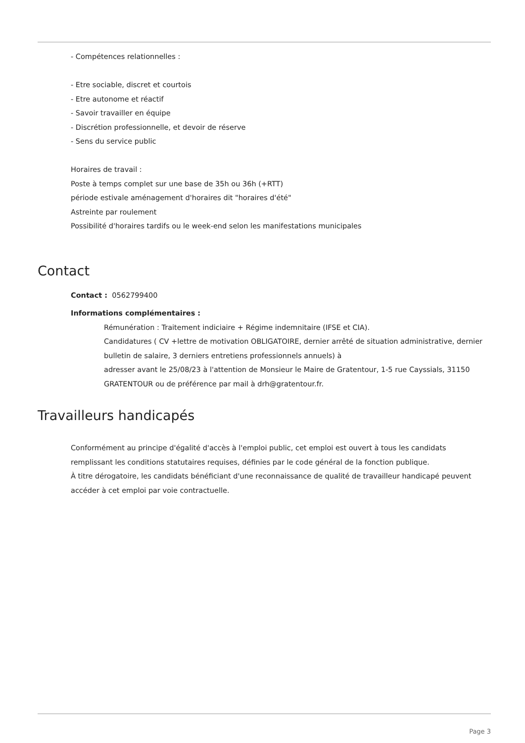- Compétences relationnelles :
- Etre sociable, discret et courtois
- Etre autonome et réactif
- Savoir travailler en équipe
- Discrétion professionnelle, et devoir de réserve
- Sens du service public
Horaires de travail :
Poste à temps complet sur une base de 35h ou 36h (+RTT)
période estivale aménagement d'horaires dit "horaires d'été"
Astreinte par roulement
Possibilité d'horaires tardifs ou le week-end selon les manifestations municipales
Contact
Contact : 0562799400
Informations complémentaires :
Rémunération : Traitement indiciaire + Régime indemnitaire (IFSE et CIA).
Candidatures ( CV +lettre de motivation OBLIGATOIRE, dernier arrêté de situation administrative, dernier bulletin de salaire, 3 derniers entretiens professionnels annuels) à
adresser avant le 25/08/23 à l'attention de Monsieur le Maire de Gratentour, 1-5 rue Cayssials, 31150 GRATENTOUR ou de préférence par mail à drh@gratentour.fr.
Travailleurs handicapés
Conformément au principe d'égalité d'accès à l'emploi public, cet emploi est ouvert à tous les candidats remplissant les conditions statutaires requises, définies par le code général de la fonction publique.
À titre dérogatoire, les candidats bénéficiant d'une reconnaissance de qualité de travailleur handicapé peuvent accéder à cet emploi par voie contractuelle.
Page 3